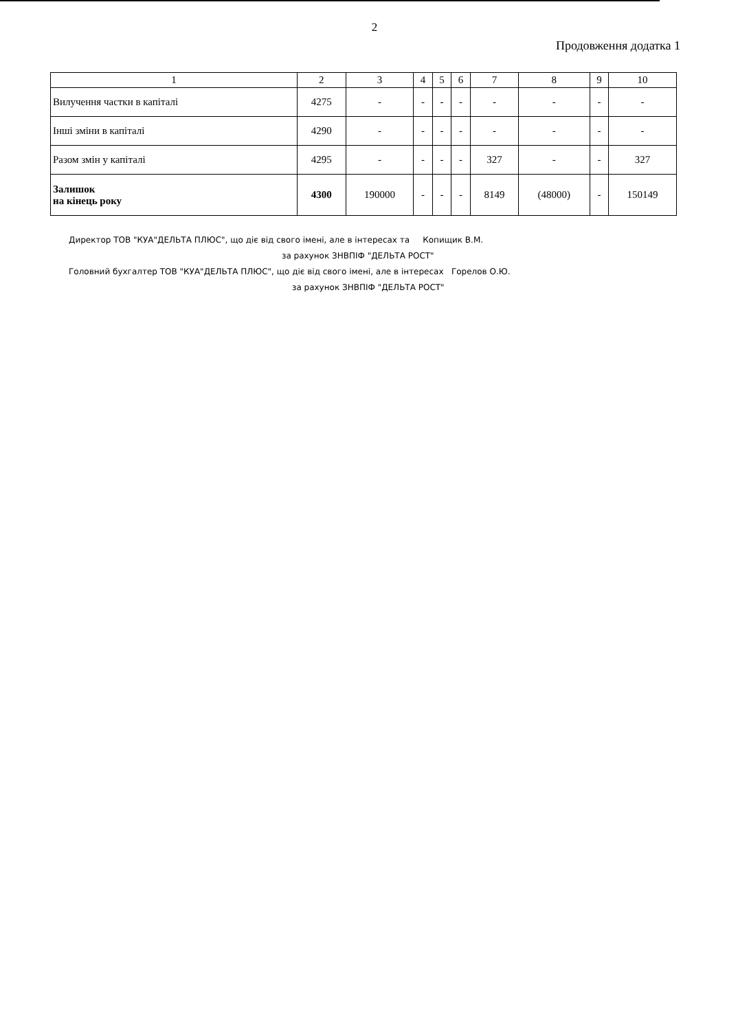2
Продовження додатка 1
| 1 | 2 | 3 | 4 | 5 | 6 | 7 | 8 | 9 | 10 |
| --- | --- | --- | --- | --- | --- | --- | --- | --- | --- |
| Вилучення частки в капіталі | 4275 | - | - | - | - | - | - | - | - |
| Інші зміни в капіталі | 4290 | - | - | - | - | - | - | - | - |
| Разом змін у капіталі | 4295 | - | - | - | - | 327 | - | - | 327 |
| Залишок на кінець року | 4300 | 190000 | - | - | - | 8149 | (48000) | - | 150149 |
Директор ТОВ "КУА"ДЕЛЬТА ПЛЮС", що діє від свого імені, але в інтересах та Копищик В.М.
за рахунок ЗНВПІФ "ДЕЛЬТА РОСТ"
Головний бухгалтер ТОВ "КУА"ДЕЛЬТА ПЛЮС", що діє від свого імені, але в інтересах Горелов О.Ю.
за рахунок ЗНВПІФ "ДЕЛЬТА РОСТ"